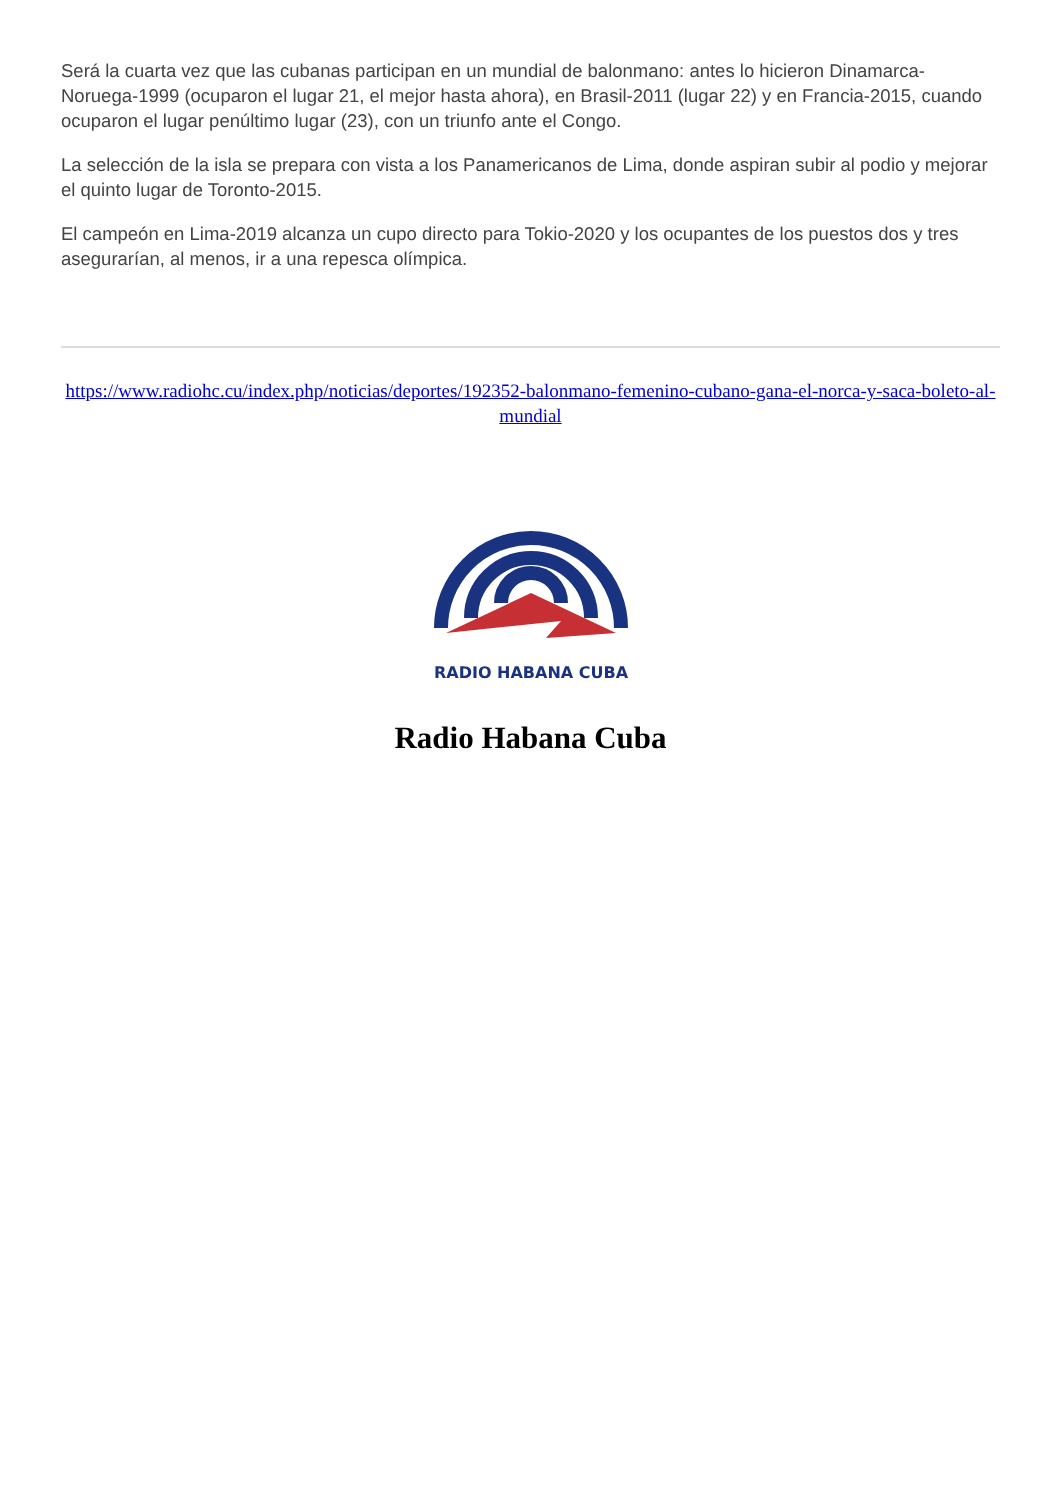Será la cuarta vez que las cubanas participan en un mundial de balonmano: antes lo hicieron Dinamarca-Noruega-1999 (ocuparon el lugar 21, el mejor hasta ahora), en Brasil-2011 (lugar 22) y en Francia-2015, cuando ocuparon el lugar penúltimo lugar (23), con un triunfo ante el Congo.
La selección de la isla se prepara con vista a los Panamericanos de Lima, donde aspiran subir al podio y mejorar el quinto lugar de Toronto-2015.
El campeón en Lima-2019 alcanza un cupo directo para Tokio-2020 y los ocupantes de los puestos dos y tres asegurarían, al menos, ir a una repesca olímpica.
https://www.radiohc.cu/index.php/noticias/deportes/192352-balonmano-femenino-cubano-gana-el-norca-y-saca-boleto-al-mundial
RADIO HABANA CUBA
Radio Habana Cuba